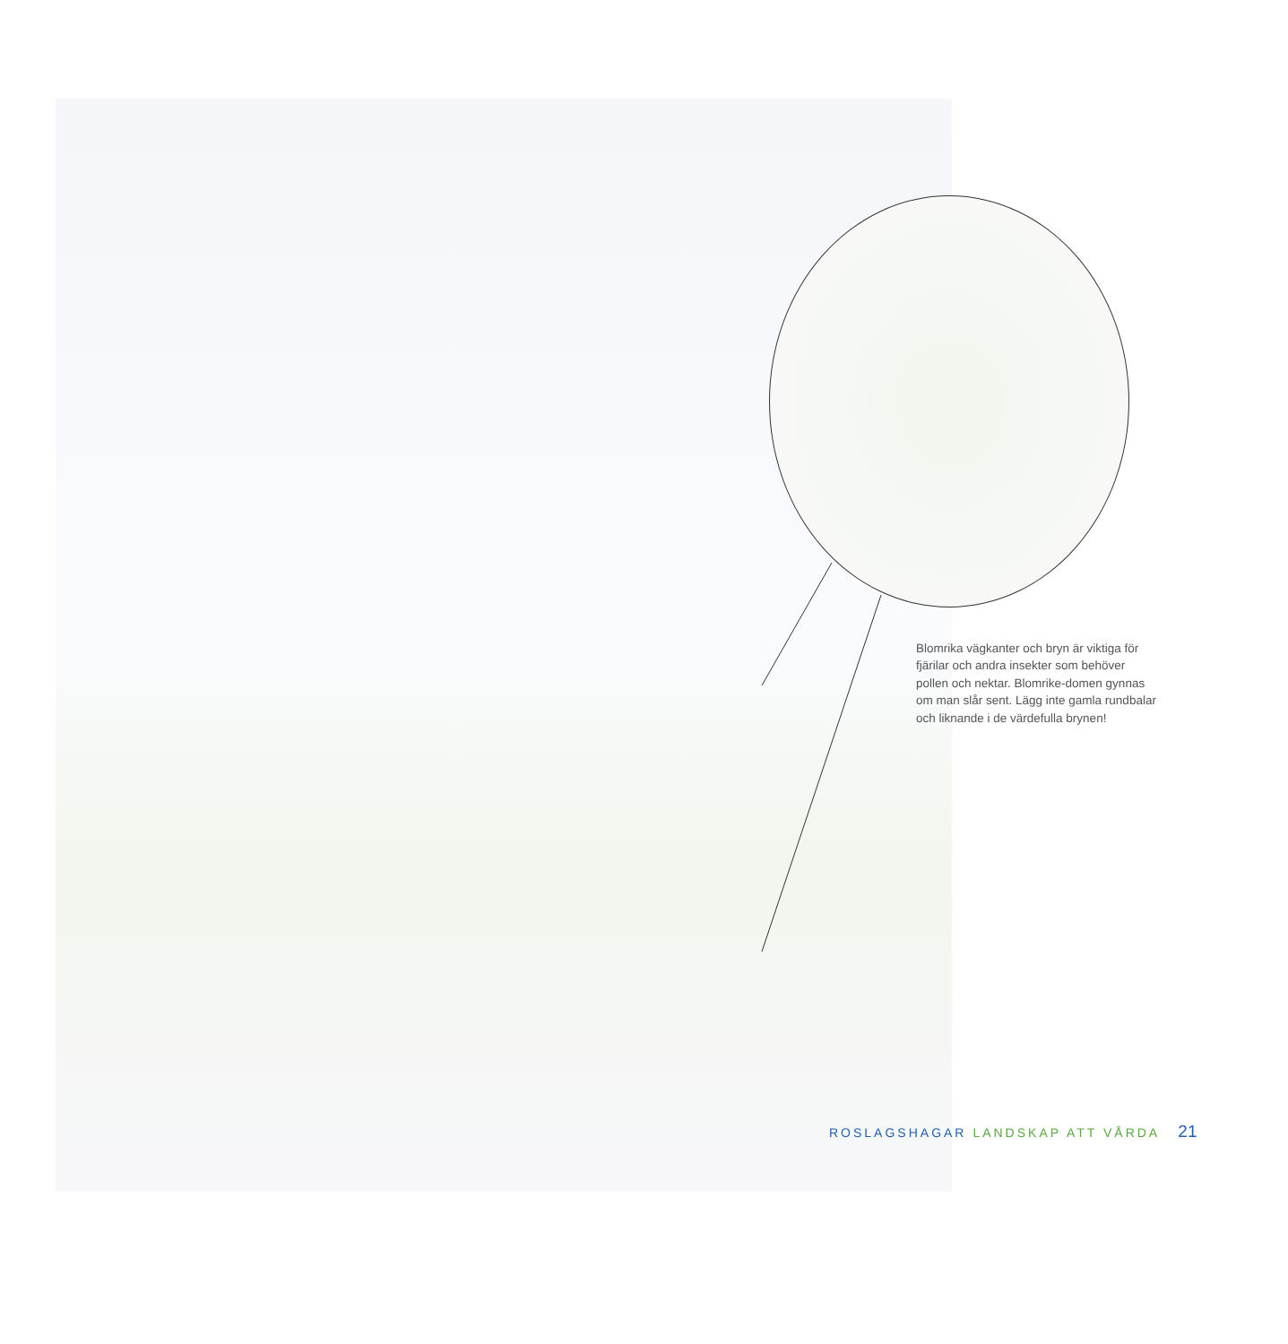Blomrika vägkanter och bryn är viktiga för fjärilar och andra insekter som behöver pollen och nektar. Blomrike-domen gynnas om man slår sent. Lägg inte gamla rundbalar och liknande i de värdefulla brynen!
ROSLAGSHAGAR LANDSKAP ATT VÅRDA 21